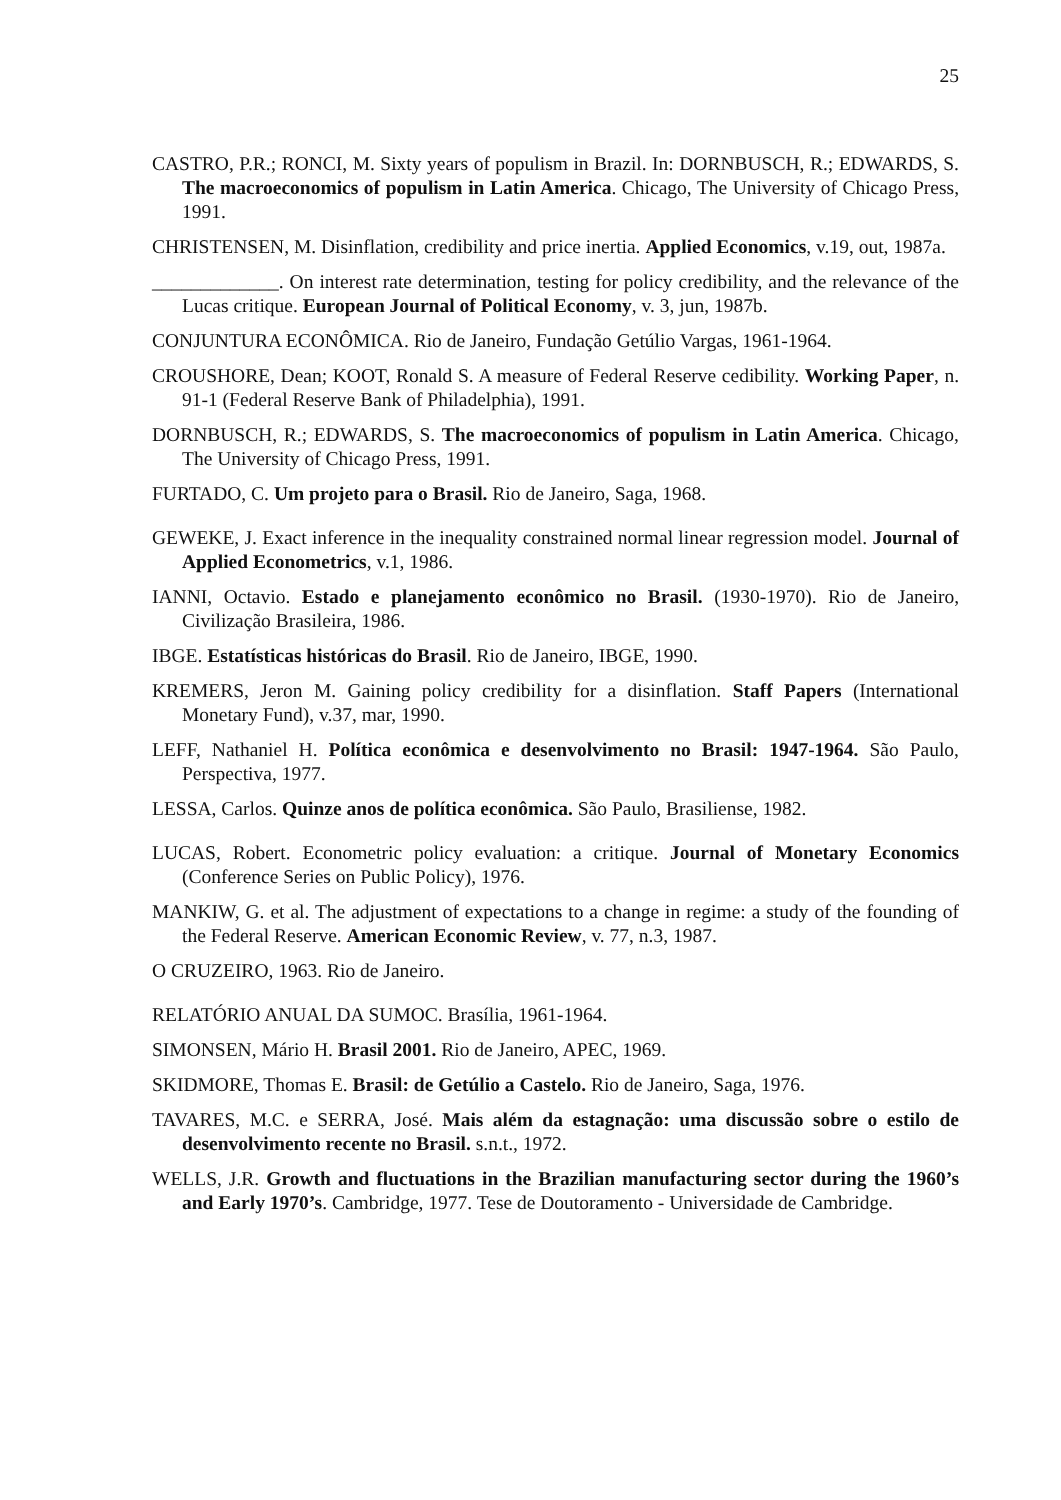25
CASTRO, P.R.; RONCI, M. Sixty years of populism in Brazil. In: DORNBUSCH, R.; EDWARDS, S. The macroeconomics of populism in Latin America. Chicago, The University of Chicago Press, 1991.
CHRISTENSEN, M. Disinflation, credibility and price inertia. Applied Economics, v.19, out, 1987a.
_____________. On interest rate determination, testing for policy credibility, and the relevance of the Lucas critique. European Journal of Political Economy, v. 3, jun, 1987b.
CONJUNTURA ECONÔMICA. Rio de Janeiro, Fundação Getúlio Vargas, 1961-1964.
CROUSHORE, Dean; KOOT, Ronald S. A measure of Federal Reserve cedibility. Working Paper, n. 91-1 (Federal Reserve Bank of Philadelphia), 1991.
DORNBUSCH, R.; EDWARDS, S. The macroeconomics of populism in Latin America. Chicago, The University of Chicago Press, 1991.
FURTADO, C. Um projeto para o Brasil. Rio de Janeiro, Saga, 1968.
GEWEKE, J. Exact inference in the inequality constrained normal linear regression model. Journal of Applied Econometrics, v.1, 1986.
IANNI, Octavio. Estado e planejamento econômico no Brasil. (1930-1970). Rio de Janeiro, Civilização Brasileira, 1986.
IBGE. Estatísticas históricas do Brasil. Rio de Janeiro, IBGE, 1990.
KREMERS, Jeron M. Gaining policy credibility for a disinflation. Staff Papers (International Monetary Fund), v.37, mar, 1990.
LEFF, Nathaniel H. Política econômica e desenvolvimento no Brasil: 1947-1964. São Paulo, Perspectiva, 1977.
LESSA, Carlos. Quinze anos de política econômica. São Paulo, Brasiliense, 1982.
LUCAS, Robert. Econometric policy evaluation: a critique. Journal of Monetary Economics (Conference Series on Public Policy), 1976.
MANKIW, G. et al. The adjustment of expectations to a change in regime: a study of the founding of the Federal Reserve. American Economic Review, v. 77, n.3, 1987.
O CRUZEIRO, 1963. Rio de Janeiro.
RELATÓRIO ANUAL DA SUMOC. Brasília, 1961-1964.
SIMONSEN, Mário H. Brasil 2001. Rio de Janeiro, APEC, 1969.
SKIDMORE, Thomas E. Brasil: de Getúlio a Castelo. Rio de Janeiro, Saga, 1976.
TAVARES, M.C. e SERRA, José. Mais além da estagnação: uma discussão sobre o estilo de desenvolvimento recente no Brasil. s.n.t., 1972.
WELLS, J.R. Growth and fluctuations in the Brazilian manufacturing sector during the 1960’s and Early 1970’s. Cambridge, 1977. Tese de Doutoramento - Universidade de Cambridge.